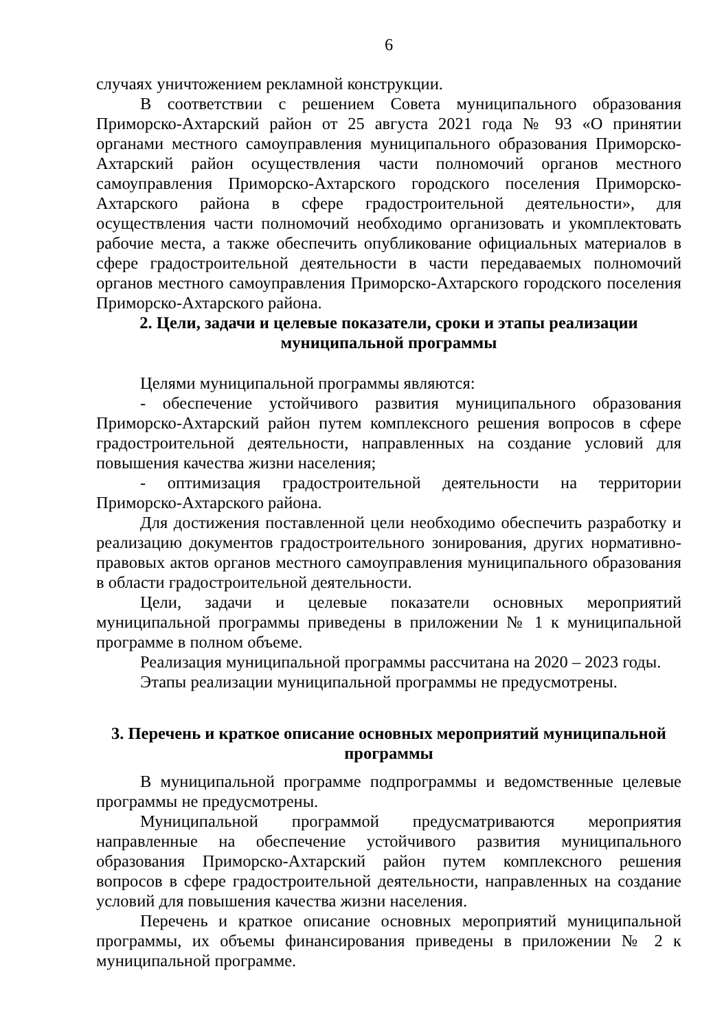6
случаях уничтожением рекламной конструкции.
В соответствии с решением Совета муниципального образования Приморско-Ахтарский район от 25 августа 2021 года № 93 «О принятии органами местного самоуправления муниципального образования Приморско-Ахтарский район осуществления части полномочий органов местного самоуправления Приморско-Ахтарского городского поселения Приморско-Ахтарского района в сфере градостроительной деятельности», для осуществления части полномочий необходимо организовать и укомплектовать рабочие места, а также обеспечить опубликование официальных материалов в сфере градостроительной деятельности в части передаваемых полномочий органов местного самоуправления Приморско-Ахтарского городского поселения Приморско-Ахтарского района.
2. Цели, задачи и целевые показатели, сроки и этапы реализации муниципальной программы
Целями муниципальной программы являются:
- обеспечение устойчивого развития муниципального образования Приморско-Ахтарский район путем комплексного решения вопросов в сфере градостроительной деятельности, направленных на создание условий для повышения качества жизни населения;
- оптимизация градостроительной деятельности на территории Приморско-Ахтарского района.
Для достижения поставленной цели необходимо обеспечить разработку и реализацию документов градостроительного зонирования, других нормативно-правовых актов органов местного самоуправления муниципального образования в области градостроительной деятельности.
Цели, задачи и целевые показатели основных мероприятий муниципальной программы приведены в приложении № 1 к муниципальной программе в полном объеме.
Реализация муниципальной программы рассчитана на 2020 – 2023 годы.
Этапы реализации муниципальной программы не предусмотрены.
3. Перечень и краткое описание основных мероприятий муниципальной программы
В муниципальной программе подпрограммы и ведомственные целевые программы не предусмотрены.
Муниципальной программой предусматриваются мероприятия направленные на обеспечение устойчивого развития муниципального образования Приморско-Ахтарский район путем комплексного решения вопросов в сфере градостроительной деятельности, направленных на создание условий для повышения качества жизни населения.
Перечень и краткое описание основных мероприятий муниципальной программы, их объемы финансирования приведены в приложении № 2 к муниципальной программе.